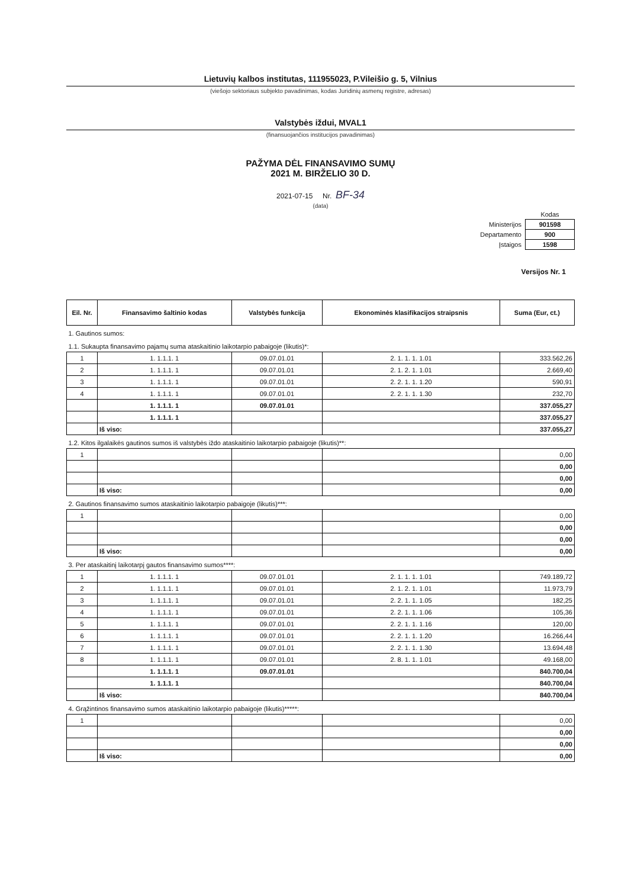Lietuvių kalbos institutas, 111955023, P.Vileišio g. 5, Vilnius
(viešojo sektoriaus subjekto pavadinimas, kodas Juridinių asmenų registre, adresas)
Valstybės iždui, MVAL1
(finansuojančios institucijos pavadinimas)
PAŽYMA DĖL FINANSAVIMO SUMŲ
2021 M. BIRŽELIO 30 D.
2021-07-15 Nr. BF-34
(data)
| | Kodas |
| Ministerijos | 901598 |
| Departamento | 900 |
| Įstaigos | 1598 |
Versijos Nr. 1
| Eil. Nr. | Finansavimo šaltinio kodas | Valstybės funkcija | Ekonominės klasifikacijos straipsnis | Suma (Eur, ct.) |
| --- | --- | --- | --- | --- |
| 1. Gautinos sumos: | | | | |
| 1.1. Sukaupta finansavimo pajamų suma ataskaitinio laikotarpio pabaigoje (likutis)*: | | | | |
| 1 | 1. 1.1.1. 1 | 09.07.01.01 | 2. 1. 1. 1. 1.01 | 333.562,26 |
| 2 | 1. 1.1.1. 1 | 09.07.01.01 | 2. 1. 2. 1. 1.01 | 2.669,40 |
| 3 | 1. 1.1.1. 1 | 09.07.01.01 | 2. 2. 1. 1. 1.20 | 590,91 |
| 4 | 1. 1.1.1. 1 | 09.07.01.01 | 2. 2. 1. 1. 1.30 | 232,70 |
| | 1. 1.1.1. 1 | 09.07.01.01 | | 337.055,27 |
| | 1. 1.1.1. 1 | | | 337.055,27 |
| | Iš viso: | | | 337.055,27 |
| 1.2. Kitos ilgalaikės gautinos sumos iš valstybės iždo ataskaitinio laikotarpio pabaigoje (likutis)**: | | | | |
| 1 | | | | 0,00 |
| | | | | 0,00 |
| | | | | 0,00 |
| | Iš viso: | | | 0,00 |
| 2. Gautinos finansavimo sumos ataskaitinio laikotarpio pabaigoje (likutis)***: | | | | |
| 1 | | | | 0,00 |
| | | | | 0,00 |
| | | | | 0,00 |
| | Iš viso: | | | 0,00 |
| 3. Per ataskaitinį laikotarpį gautos finansavimo sumos****: | | | | |
| 1 | 1. 1.1.1. 1 | 09.07.01.01 | 2. 1. 1. 1. 1.01 | 749.189,72 |
| 2 | 1. 1.1.1. 1 | 09.07.01.01 | 2. 1. 2. 1. 1.01 | 11.973,79 |
| 3 | 1. 1.1.1. 1 | 09.07.01.01 | 2. 2. 1. 1. 1.05 | 182,25 |
| 4 | 1. 1.1.1. 1 | 09.07.01.01 | 2. 2. 1. 1. 1.06 | 105,36 |
| 5 | 1. 1.1.1. 1 | 09.07.01.01 | 2. 2. 1. 1. 1.16 | 120,00 |
| 6 | 1. 1.1.1. 1 | 09.07.01.01 | 2. 2. 1. 1. 1.20 | 16.266,44 |
| 7 | 1. 1.1.1. 1 | 09.07.01.01 | 2. 2. 1. 1. 1.30 | 13.694,48 |
| 8 | 1. 1.1.1. 1 | 09.07.01.01 | 2. 8. 1. 1. 1.01 | 49.168,00 |
| | 1. 1.1.1. 1 | 09.07.01.01 | | 840.700,04 |
| | 1. 1.1.1. 1 | | | 840.700,04 |
| | Iš viso: | | | 840.700,04 |
| 4. Grąžintinos finansavimo sumos ataskaitinio laikotarpio pabaigoje (likutis)*****: | | | | |
| 1 | | | | 0,00 |
| | | | | 0,00 |
| | | | | 0,00 |
| | Iš viso: | | | 0,00 |